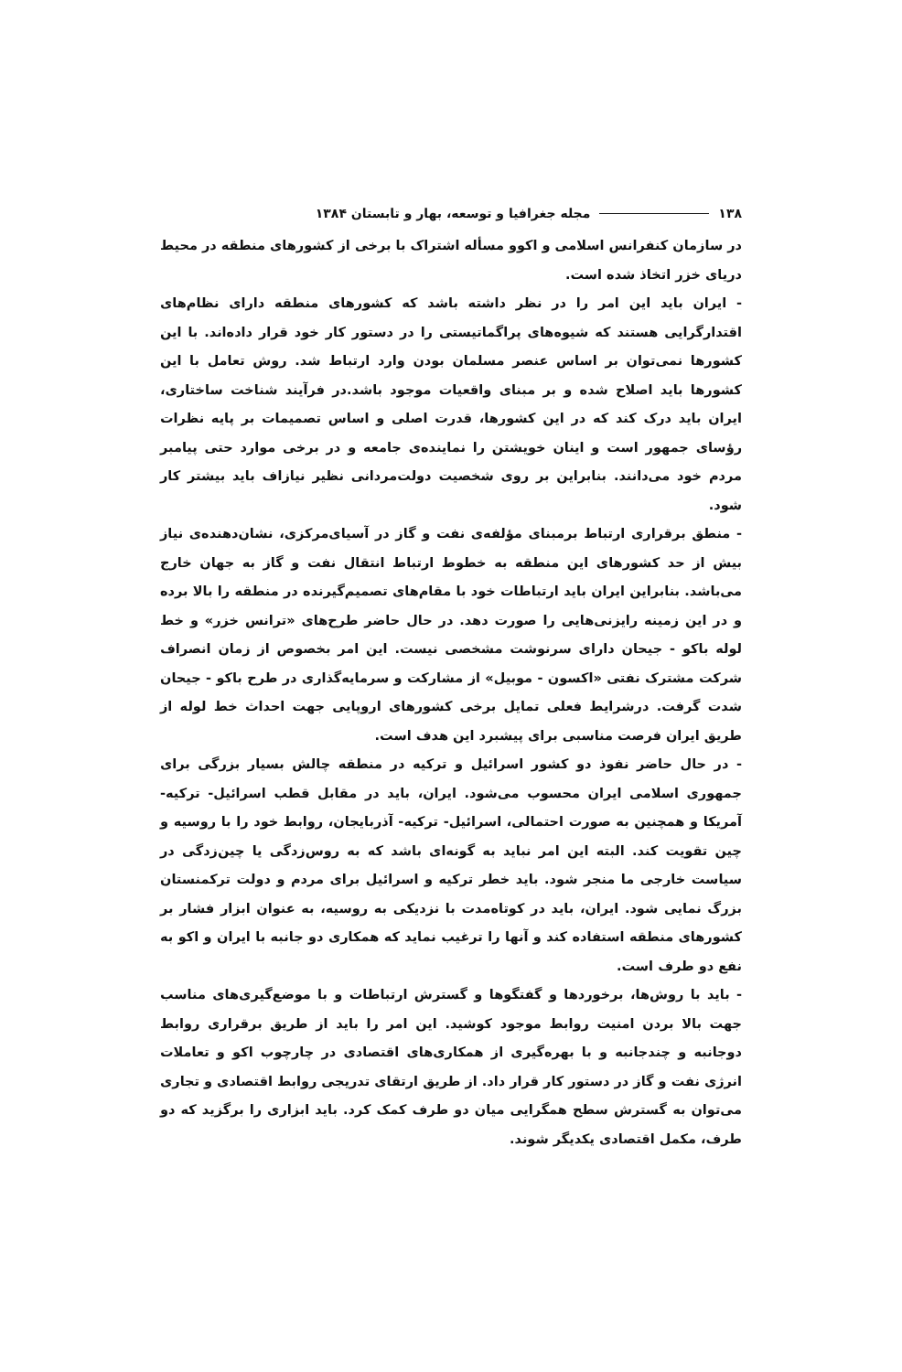۱۳۸ مجله جغرافیا و توسعه، بهار و تابستان ۱۳۸۴
در سازمان کنفرانس اسلامی و اکوو مسأله اشتراک با برخی از کشورهای منطقه در محیط دریای خزر اتخاذ شده است.
- ایران باید این امر را در نظر داشته باشد که کشورهای منطقه دارای نظام‌های اقتدارگرایی هستند که شیوه‌های پراگماتیستی را در دستور کار خود قرار داده‌اند. با این کشورها نمی‌توان بر اساس عنصر مسلمان بودن وارد ارتباط شد. روش تعامل با این کشورها باید اصلاح شده و بر مبنای واقعیات موجود باشد.در فرآیند شناخت ساختاری، ایران باید درک کند که در این کشورها، قدرت اصلی و اساس تصمیمات بر پایه نظرات رؤسای جمهور است و اینان خویشتن را نماینده‌ی جامعه و در برخی موارد حتی پیامبر مردم خود می‌دانند. بنابراین بر روی شخصیت دولت‌مردانی نظیر نیازاف باید بیشتر کار شود.
- منطق برقراری ارتباط برمبنای مؤلفه‌ی نفت و گاز در آسیای‌مرکزی، نشان‌دهنده‌ی نیاز بیش از حد کشورهای این منطقه به خطوط ارتباط انتقال نفت و گاز به جهان خارج می‌باشد. بنابراین ایران باید ارتباطات خود با مقام‌های تصمیم‌گیرنده در منطقه را بالا برده و در این زمینه رایزنی‌هایی را صورت دهد. در حال حاضر طرح‌های «ترانس خزر» و خط لوله باکو - جیحان دارای سرنوشت مشخصی نیست. این امر بخصوص از زمان انصراف شرکت مشترک نفتی «اکسون - موبیل» از مشارکت و سرمایه‌گذاری در طرح باکو - جیحان شدت گرفت. درشرایط فعلی تمایل برخی کشورهای اروپایی جهت احداث خط لوله از طریق ایران فرصت مناسبی برای پیشبرد این هدف است.
- در حال حاضر نفوذ دو کشور اسرائیل و ترکیه در منطقه چالش بسیار بزرگی برای جمهوری اسلامی ایران محسوب می‌شود. ایران، باید در مقابل قطب اسرائیل- ترکیه-آمریکا و همچنین به صورت احتمالی، اسرائیل- ترکیه- آذربایجان، روابط خود را با روسیه و چین تقویت کند. البته این امر نباید به گونه‌ای باشد که به روس‌زدگی یا چین‌زدگی در سیاست خارجی ما منجر شود. باید خطر ترکیه و اسرائیل برای مردم و دولت ترکمنستان بزرگ نمایی شود. ایران، باید در کوتاه‌مدت با نزدیکی به روسیه، به عنوان ابزار فشار بر کشورهای منطقه استفاده کند و آنها را ترغیب نماید که همکاری دو جانبه با ایران و اکو به نفع دو طرف است.
- باید با روش‌ها، برخوردها و گفتگوها و گسترش ارتباطات و با موضع‌گیری‌های مناسب جهت بالا بردن امنیت روابط موجود کوشید. این امر را باید از طریق برقراری روابط دوجانبه و چندجانبه و با بهره‌گیری از همکاری‌های اقتصادی در چارچوب اکو و تعاملات انرژی نفت و گاز در دستور کار قرار داد. از طریق ارتقای تدریجی روابط اقتصادی و تجاری می‌توان به گسترش سطح همگرایی میان دو طرف کمک کرد. باید ابزاری را برگزید که دو طرف، مکمل اقتصادی یکدیگر شوند.